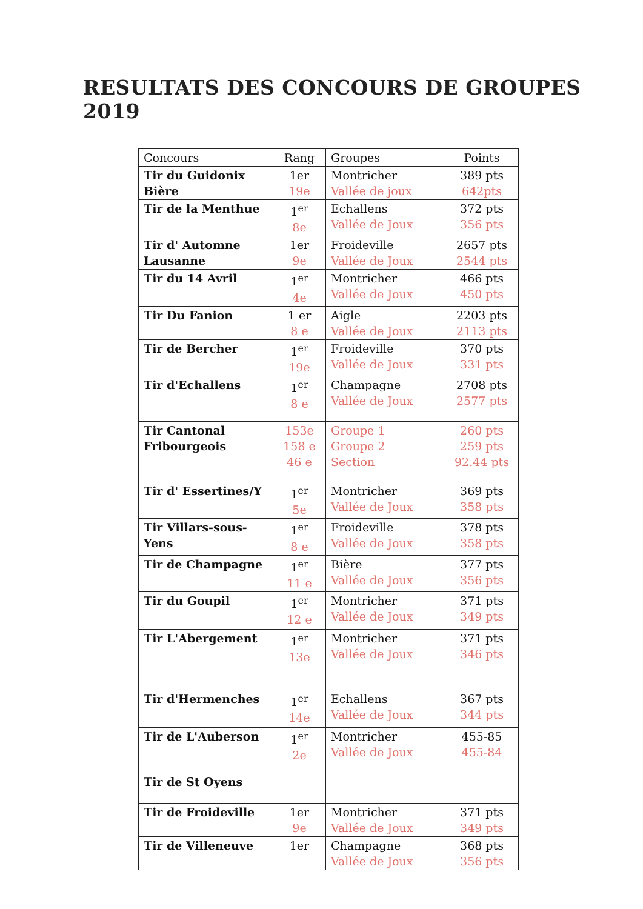RESULTATS DES CONCOURS DE GROUPES 2019
| Concours | Rang | Groupes | Points |
| --- | --- | --- | --- |
| Tir du Guidonix Bière | 1er 19e | Montricher Vallée de joux | 389 pts 642pts |
| Tir de la Menthue | 1<sup>er</sup> 8e | Echallens Vallée de Joux | 372 pts 356 pts |
| Tir d' Automne Lausanne | 1er 9e | Froideville Vallée de Joux | 2657 pts 2544 pts |
| Tir du 14 Avril | 1<sup>er</sup> 4e | Montricher Vallée de Joux | 466 pts 450 pts |
| Tir Du Fanion | 1 er 8 e | Aigle Vallée de Joux | 2203 pts 2113 pts |
| Tir de Bercher | 1<sup>er</sup> 19e | Froideville Vallée de Joux | 370 pts 331 pts |
| Tir d'Echallens | 1<sup>er</sup> 8 e | Champagne Vallée de Joux | 2708 pts 2577 pts |
| Tir Cantonal Fribourgeois | 153e 158 e 46 e | Groupe 1 Groupe 2 Section | 260 pts 259 pts 92.44 pts |
| Tir d' Essertines/Y | 1<sup>er</sup> 5e | Montricher Vallée de Joux | 369 pts 358 pts |
| Tir Villars-sous-Yens | 1<sup>er</sup> 8 e | Froideville Vallée de Joux | 378 pts 358 pts |
| Tir de Champagne | 1<sup>er</sup> 11 e | Bière Vallée de Joux | 377 pts 356 pts |
| Tir du Goupil | 1<sup>er</sup> 12 e | Montricher Vallée de Joux | 371 pts 349 pts |
| Tir L'Abergement | 1<sup>er</sup> 13e | Montricher Vallée de Joux | 371 pts 346 pts |
| Tir d'Hermenches | 1<sup>er</sup> 14e | Echallens Vallée de Joux | 367 pts 344 pts |
| Tir de L'Auberson | 1<sup>er</sup> 2e | Montricher Vallée de Joux | 455-85 455-84 |
| Tir de St Oyens | | | |
| Tir de Froideville | 1er 9e | Montricher Vallée de Joux | 371 pts 349 pts |
| Tir de Villeneuve | 1er | Champagne Vallée de Joux | 368 pts 356 pts |